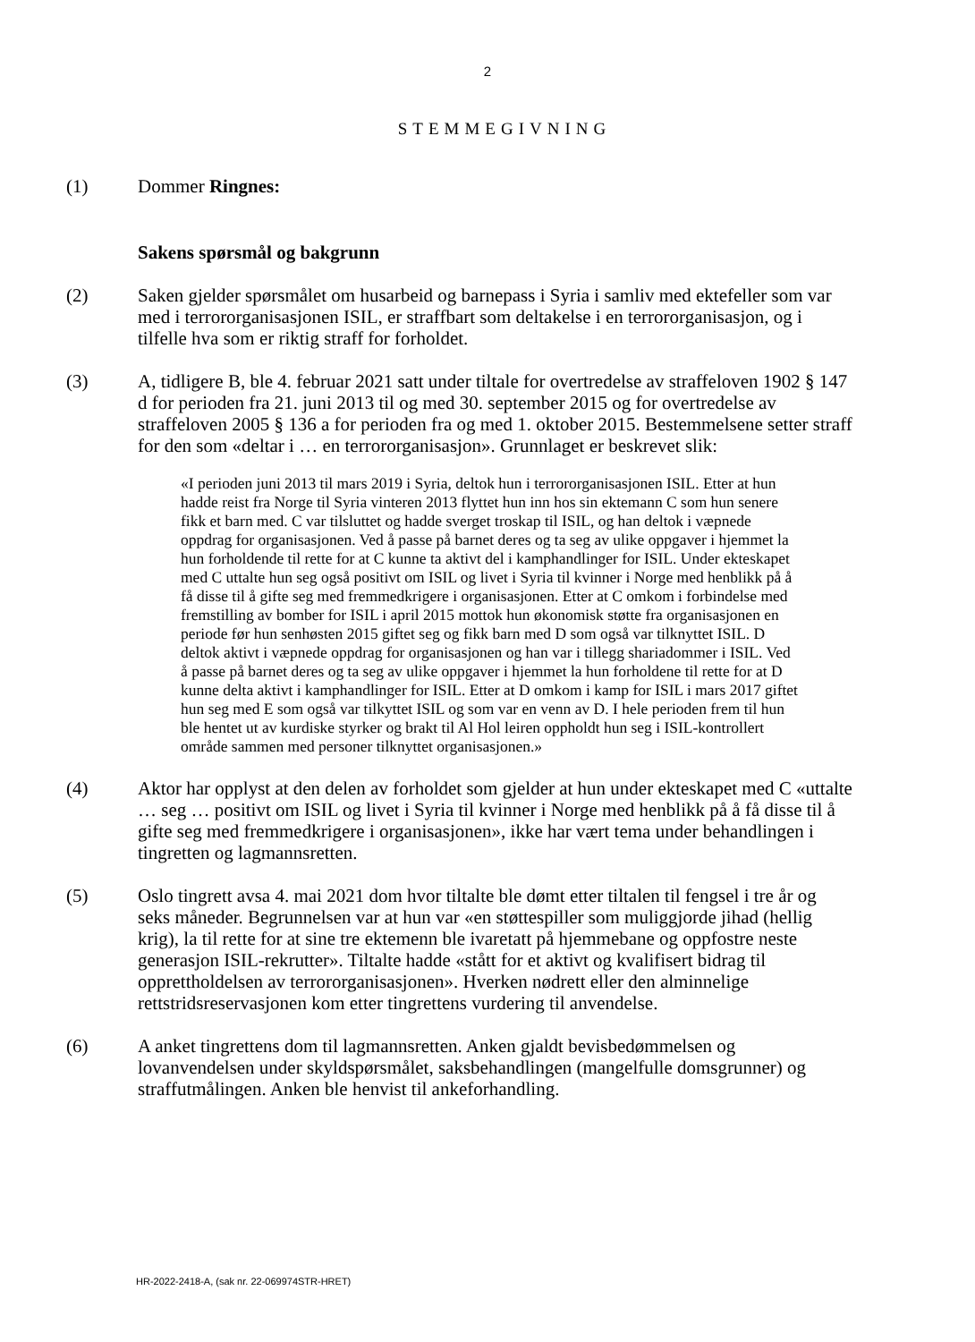2
STEMMEGIVNING
(1) Dommer Ringnes:
Sakens spørsmål og bakgrunn
(2) Saken gjelder spørsmålet om husarbeid og barnepass i Syria i samliv med ektefeller som var med i terrororganisasjonen ISIL, er straffbart som deltakelse i en terrororganisasjon, og i tilfelle hva som er riktig straff for forholdet.
(3) A, tidligere B, ble 4. februar 2021 satt under tiltale for overtredelse av straffeloven 1902 § 147 d for perioden fra 21. juni 2013 til og med 30. september 2015 og for overtredelse av straffeloven 2005 § 136 a for perioden fra og med 1. oktober 2015. Bestemmelsene setter straff for den som «deltar i … en terrororganisasjon». Grunnlaget er beskrevet slik:
«I perioden juni 2013 til mars 2019 i Syria, deltok hun i terrororganisasjonen ISIL. Etter at hun hadde reist fra Norge til Syria vinteren 2013 flyttet hun inn hos sin ektemann C som hun senere fikk et barn med. C var tilsluttet og hadde sverget troskap til ISIL, og han deltok i væpnede oppdrag for organisasjonen. Ved å passe på barnet deres og ta seg av ulike oppgaver i hjemmet la hun forholdende til rette for at C kunne ta aktivt del i kamphandlinger for ISIL. Under ekteskapet med C uttalte hun seg også positivt om ISIL og livet i Syria til kvinner i Norge med henblikk på å få disse til å gifte seg med fremmedkrigere i organisasjonen. Etter at C omkom i forbindelse med fremstilling av bomber for ISIL i april 2015 mottok hun økonomisk støtte fra organisasjonen en periode før hun senhøsten 2015 giftet seg og fikk barn med D som også var tilknyttet ISIL. D deltok aktivt i væpnede oppdrag for organisasjonen og han var i tillegg shariadommer i ISIL. Ved å passe på barnet deres og ta seg av ulike oppgaver i hjemmet la hun forholdene til rette for at D kunne delta aktivt i kamphandlinger for ISIL. Etter at D omkom i kamp for ISIL i mars 2017 giftet hun seg med E som også var tilkyttet ISIL og som var en venn av D. I hele perioden frem til hun ble hentet ut av kurdiske styrker og brakt til Al Hol leiren oppholdt hun seg i ISIL-kontrollert område sammen med personer tilknyttet organisasjonen.»
(4) Aktor har opplyst at den delen av forholdet som gjelder at hun under ekteskapet med C «uttalte … seg … positivt om ISIL og livet i Syria til kvinner i Norge med henblikk på å få disse til å gifte seg med fremmedkrigere i organisasjonen», ikke har vært tema under behandlingen i tingretten og lagmannsretten.
(5) Oslo tingrett avsa 4. mai 2021 dom hvor tiltalte ble dømt etter tiltalen til fengsel i tre år og seks måneder. Begrunnelsen var at hun var «en støttespiller som muliggjorde jihad (hellig krig), la til rette for at sine tre ektemenn ble ivaretatt på hjemmebane og oppfostre neste generasjon ISIL-rekrutter». Tiltalte hadde «stått for et aktivt og kvalifisert bidrag til opprettholdelsen av terrororganisasjonen». Hverken nødrett eller den alminnelige rettstridsreservasjonen kom etter tingrettens vurdering til anvendelse.
(6) A anket tingrettens dom til lagmannsretten. Anken gjaldt bevisbedømmelsen og lovanvendelsen under skyldspørsmålet, saksbehandlingen (mangelfulle domsgrunner) og straffutmålingen. Anken ble henvist til ankeforhandling.
HR-2022-2418-A, (sak nr. 22-069974STR-HRET)